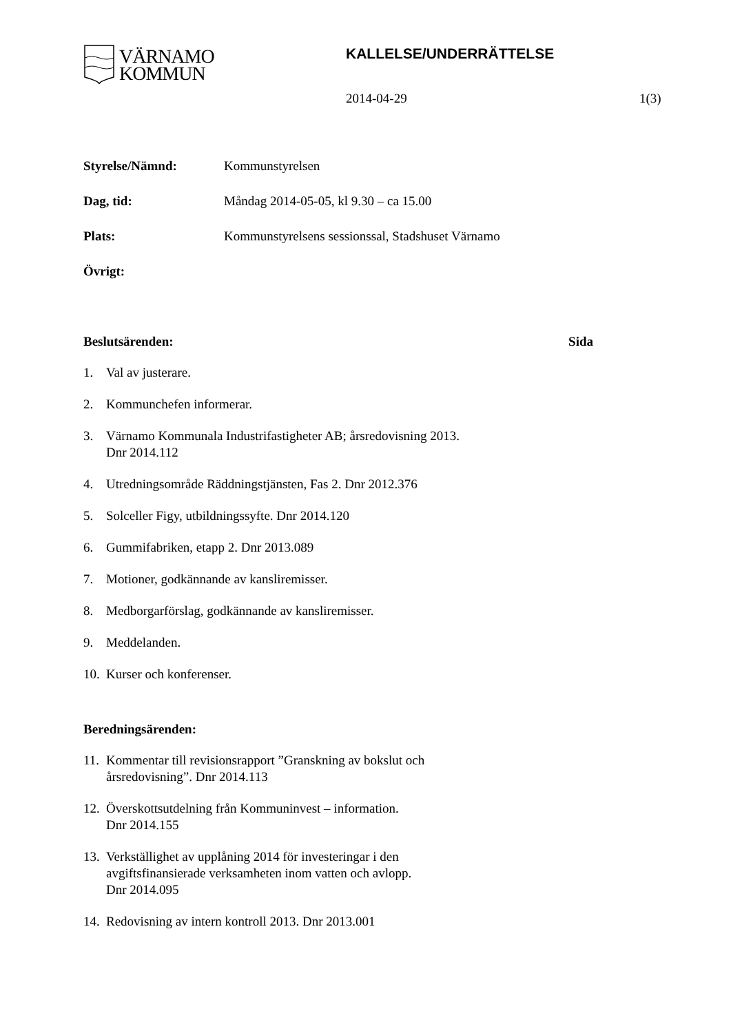VÄRNAMO
KOMMUN
KALLELSE/UNDERRÄTTELSE
2014-04-29 1(3)
Styrelse/Nämnd: Kommunstyrelsen
Dag, tid: Måndag 2014-05-05, kl 9.30 – ca 15.00
Plats: Kommunstyrelsens sessionssal, Stadshuset Värnamo
Övrigt:
Beslutsärenden: Sida
1. Val av justerare.
2. Kommunchefen informerar.
3. Värnamo Kommunala Industrifastigheter AB; årsredovisning 2013.
Dnr 2014.112
4. Utredningsområde Räddningstjänsten, Fas 2. Dnr 2012.376
5. Solceller Figy, utbildningssyfte. Dnr 2014.120
6. Gummifabriken, etapp 2. Dnr 2013.089
7. Motioner, godkännande av kansliremisser.
8. Medborgarförslag, godkännande av kansliremisser.
9. Meddelanden.
10. Kurser och konferenser.
Beredningsärenden:
11. Kommentar till revisionsrapport ”Granskning av bokslut och
årsredovisning”. Dnr 2014.113
12. Överskottsutdelning från Kommuninvest – information.
Dnr 2014.155
13. Verkställighet av upplåning 2014 för investeringar i den
avgiftsfinansierade verksamheten inom vatten och avlopp.
Dnr 2014.095
14. Redovisning av intern kontroll 2013. Dnr 2013.001